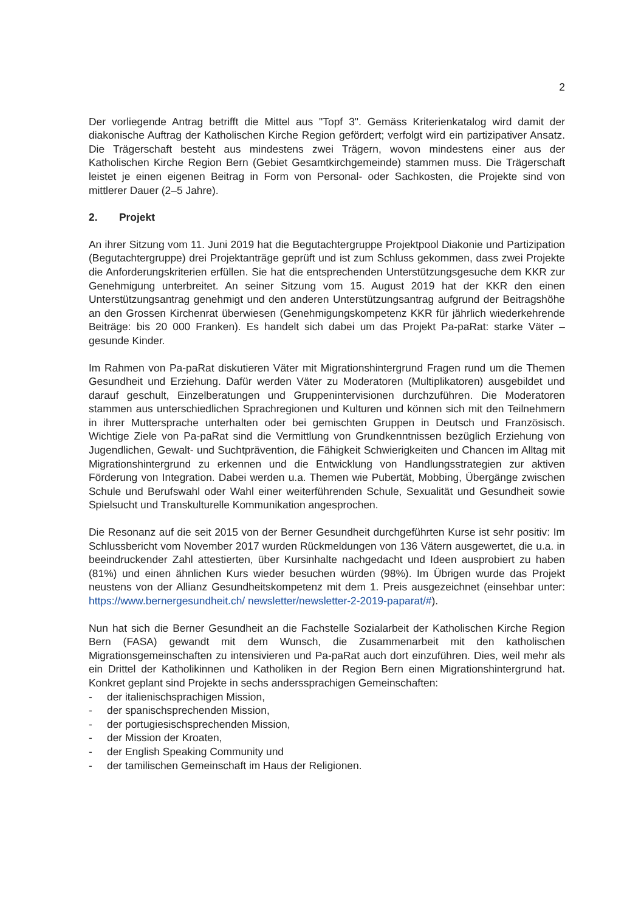2
Der vorliegende Antrag betrifft die Mittel aus "Topf 3". Gemäss Kriterienkatalog wird damit der diakonische Auftrag der Katholischen Kirche Region gefördert; verfolgt wird ein partizipativer Ansatz. Die Trägerschaft besteht aus mindestens zwei Trägern, wovon mindestens einer aus der Katholischen Kirche Region Bern (Gebiet Gesamtkirchgemeinde) stammen muss. Die Trägerschaft leistet je einen eigenen Beitrag in Form von Personal- oder Sachkosten, die Projekte sind von mittlerer Dauer (2–5 Jahre).
2. Projekt
An ihrer Sitzung vom 11. Juni 2019 hat die Begutachtergruppe Projektpool Diakonie und Partizipation (Begutachtergruppe) drei Projektanträge geprüft und ist zum Schluss gekommen, dass zwei Projekte die Anforderungskriterien erfüllen. Sie hat die entsprechenden Unterstützungsgesuche dem KKR zur Genehmigung unterbreitet. An seiner Sitzung vom 15. August 2019 hat der KKR den einen Unterstützungsantrag genehmigt und den anderen Unterstützungsantrag aufgrund der Beitragshöhe an den Grossen Kirchenrat überwiesen (Genehmigungskompetenz KKR für jährlich wiederkehrende Beiträge: bis 20 000 Franken). Es handelt sich dabei um das Projekt Pa-paRat: starke Väter – gesunde Kinder.
Im Rahmen von Pa-paRat diskutieren Väter mit Migrationshintergrund Fragen rund um die Themen Gesundheit und Erziehung. Dafür werden Väter zu Moderatoren (Multiplikatoren) ausgebildet und darauf geschult, Einzelberatungen und Gruppenintervisionen durchzuführen. Die Moderatoren stammen aus unterschiedlichen Sprachregionen und Kulturen und können sich mit den Teilnehmern in ihrer Muttersprache unterhalten oder bei gemischten Gruppen in Deutsch und Französisch. Wichtige Ziele von Pa-paRat sind die Vermittlung von Grundkenntnissen bezüglich Erziehung von Jugendlichen, Gewalt- und Suchtprävention, die Fähigkeit Schwierigkeiten und Chancen im Alltag mit Migrationshintergrund zu erkennen und die Entwicklung von Handlungsstrategien zur aktiven Förderung von Integration. Dabei werden u.a. Themen wie Pubertät, Mobbing, Übergänge zwischen Schule und Berufswahl oder Wahl einer weiterführenden Schule, Sexualität und Gesundheit sowie Spielsucht und Transkulturelle Kommunikation angesprochen.
Die Resonanz auf die seit 2015 von der Berner Gesundheit durchgeführten Kurse ist sehr positiv: Im Schlussbericht vom November 2017 wurden Rückmeldungen von 136 Vätern ausgewertet, die u.a. in beeindruckender Zahl attestierten, über Kursinhalte nachgedacht und Ideen ausprobiert zu haben (81%) und einen ähnlichen Kurs wieder besuchen würden (98%). Im Übrigen wurde das Projekt neustens von der Allianz Gesundheitskompetenz mit dem 1. Preis ausgezeichnet (einsehbar unter: https://www.bernergesundheit.ch/ newsletter/newsletter-2-2019-paparat/#).
Nun hat sich die Berner Gesundheit an die Fachstelle Sozialarbeit der Katholischen Kirche Region Bern (FASA) gewandt mit dem Wunsch, die Zusammenarbeit mit den katholischen Migrationsgemeinschaften zu intensivieren und Pa-paRat auch dort einzuführen. Dies, weil mehr als ein Drittel der Katholikinnen und Katholiken in der Region Bern einen Migrationshintergrund hat. Konkret geplant sind Projekte in sechs anderssprachigen Gemeinschaften:
- der italienischsprachigen Mission,
- der spanischsprechenden Mission,
- der portugiesischsprechenden Mission,
- der Mission der Kroaten,
- der English Speaking Community und
- der tamilischen Gemeinschaft im Haus der Religionen.